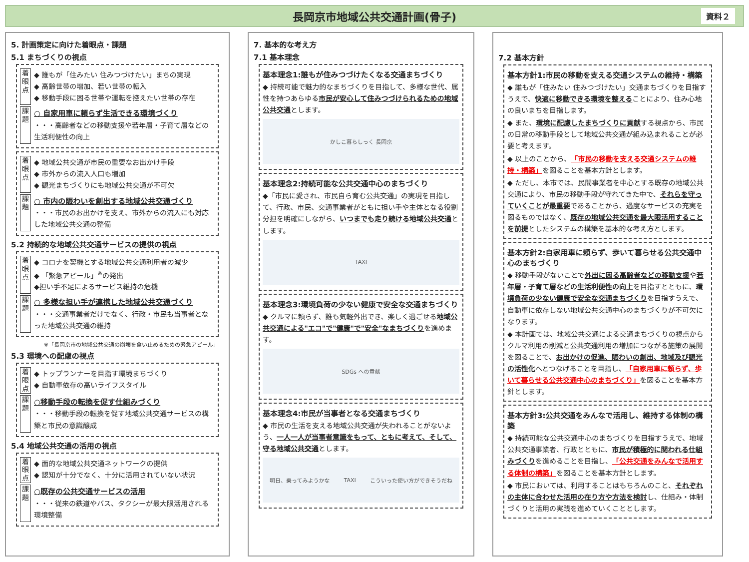長岡京市地域公共交通計画(骨子) 資料２
5. 計画策定に向けた着眼点・課題
5.1 まちづくりの視点
着眼点
◆ 誰もが「住みたい 住みつづけたい」まちの実現
◆ 高齢世帯の増加、若い世帯の転入
◆ 移動手段に困る世帯や運転を控えたい世帯の存在
課題
○ 自家用車に頼らず生活できる環境づくり
・・・高齢者などの移動支援や若年層・子育て層などの生活利便性の向上
着眼点
◆ 地域公共交通が市民の重要なお出かけ手段
◆ 市外からの流入人口も増加
◆ 観光まちづくりにも地域公共交通が不可欠
課題
○ 市内の賑わいを創出する地域公共交通づくり
・・・市民のお出かけを支え、市外からの流入にも対応した地域公共交通の整備
5.2 持続的な地域公共交通サービスの提供の視点
着眼点
◆ コロナを契機とする地域公共交通利用者の減少
◆ 「緊急アピール」<sup>※</sup>の発出
◆担い手不足によるサービス維持の危機
課題
○ 多様な担い手が連携した地域公共交通づくり
・・・交通事業者だけでなく、行政・市民も当事者となった地域公共交通の維持
※「長岡京市の地域公共交通の崩壊を食い止めるための緊急アピール」
5.3 環境への配慮の視点
着眼点
◆ トップランナーを目指す環境まちづくり
◆ 自動車依存の高いライフスタイル
課題
○移動手段の転換を促す仕組みづくり
・・・移動手段の転換を促す地域公共交通サービスの構築と市民の意識醸成
5.4 地域公共交通の活用の視点
着眼点
◆ 面的な地域公共交通ネットワークの提供
◆ 認知が十分でなく、十分に活用されていない状況
課題
○既存の公共交通サービスの活用
・・・従来の鉄道やバス、タクシーが最大限活用される環境整備
7. 基本的な考え方
7.1 基本理念
基本理念1:誰もが住みつづけたくなる交通まちづくり
◆ 持続可能で魅力的なまちづくりを目指して、多様な世代、属性を持つあらゆる市民が安心して住みつづけられるための地域公共交通とします。
かしこ暮らしっく 長岡京
基本理念2:持続可能な公共交通中心のまちづくり
◆「市民に愛され、市民自ら育む公共交通」の実現を目指して、行政、市民、交通事業者がともに担い手や主体となる役割分担を明確にしながら、いつまでも走り続ける地域公共交通とします。
TAXI
基本理念3:環境負荷の少ない健康で安全な交通まちづくり
◆ クルマに頼らず、誰も気軽外出でき、楽しく過ごせる地域公共交通による"エコ"で"健康"で"安全"なまちづくりを進めます。
SDGs への貢献
基本理念4:市民が当事者となる交通まちづくり
◆ 市民の生活を支える地域公共交通が失われることがないよう、一人一人が当事者意識をもって、ともに考えて、そして、守る地域公共交通とします。
明日、乗ってみようかな TAXI こういった使い方ができそうだね
7.2 基本方針
基本方針1:市民の移動を支える交通システムの維持・構築
◆ 誰もが「住みたい 住みつづけたい」交通まちづくりを目指すうえで、快適に移動できる環境を整えることにより、住み心地の良いまちを目指します。
◆ また、環境に配慮したまちづくりに貢献する視点から、市民の日常の移動手段として地域公共交通が組み込まれることが必要と考えます。
◆ 以上のことから、「市民の移動を支える交通システムの維持・構築」を図ることを基本方針とします。
◆ ただし、本市では、民間事業者を中心とする既存の地域公共交通により、市民の移動手段が守れてきた中で、それらを守っていくことが最重要であることから、過度なサービスの充実を図るものではなく、既存の地域公共交通を最大限活用することを前提としたシステムの構築を基本的な考え方とします。
基本方針2:自家用車に頼らず、歩いて暮らせる公共交通中心のまちづくり
◆ 移動手段がないことで外出に困る高齢者などの移動支援や若年層・子育て層などの生活利便性の向上を目指すとともに、環境負荷の少ない健康で安全な交通まちづくりを目指すうえで、自動車に依存しない地域公共交通中心のまちづくりが不可欠になります。
◆ 本計画では、地域公共交通による交通まちづくりの視点からクルマ利用の削減と公共交通利用の増加につながる施策の展開を図ることで、お出かけの促進、賑わいの創出、地域及び観光の活性化へとつなげることを目指し、「自家用車に頼らず、歩いて暮らせる公共交通中心のまちづくり」を図ることを基本方針とします。
基本方針3:公共交通をみんなで活用し、維持する体制の構築
◆ 持続可能な公共交通中心のまちづくりを目指すうえで、地域公共交通事業者、行政とともに、市民が積極的に関われる仕組みづくりを進めることを目指し、「公共交通をみんなで活用する体制の構築」を図ることを基本方針とします。
◆ 市民においては、利用することはもちろんのこと、それぞれの主体に合わせた活用の在り方や方法を検討し、仕組み・体制づくりと活用の実践を進めていくこととします。